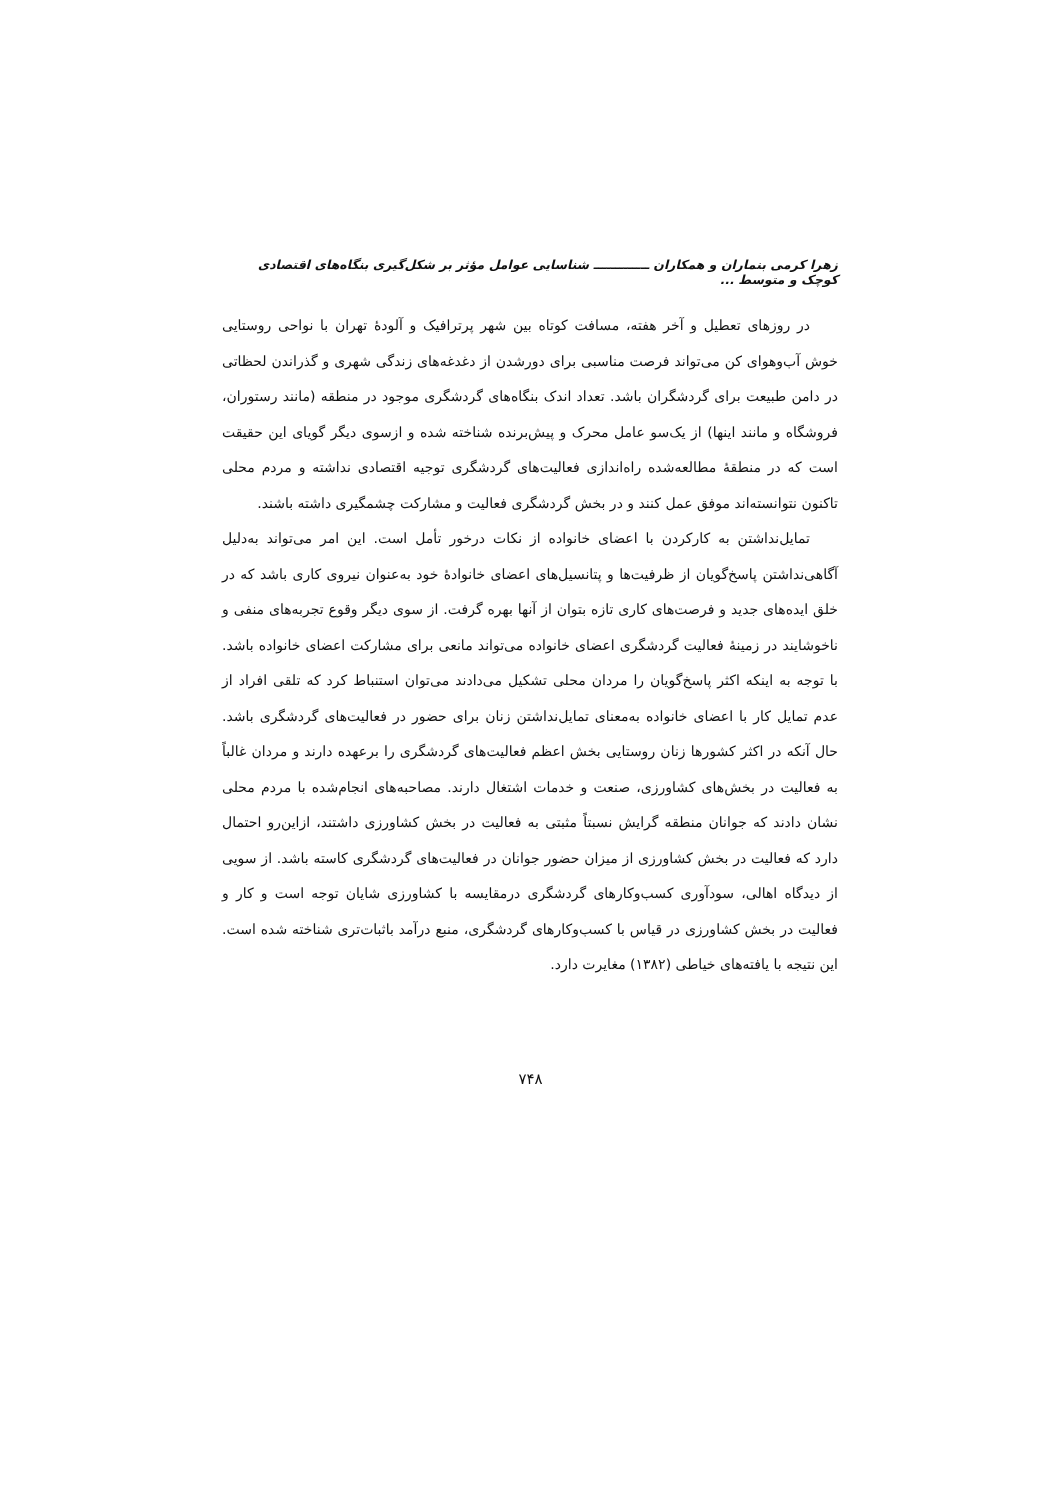زهرا کرمی بنماران و همکاران ـــــــــــــ شناسایی عوامل مؤثر بر شکل‌گیری بنگاه‌های اقتصادی کوچک و متوسط ...
در روزهای تعطیل و آخر هفته، مسافت کوتاه بین شهر پرترافیک و آلودهٔ تهران با نواحی روستایی خوش آب‌وهوای کن می‌تواند فرصت مناسبی برای دورشدن از دغدغه‌های زندگی شهری و گذراندن لحظاتی در دامن طبیعت برای گردشگران باشد. تعداد اندک بنگاه‌های گردشگری موجود در منطقه (مانند رستوران، فروشگاه و مانند اینها) از یک‌سو عامل محرک و پیش‌برنده شناخته شده و ازسوی دیگر گویای این حقیقت است که در منطقهٔ مطالعه‌شده راه‌اندازی فعالیت‌های گردشگری توجیه اقتصادی نداشته و مردم محلی تاکنون نتوانسته‌اند موفق عمل کنند و در بخش گردشگری فعالیت و مشارکت چشمگیری داشته باشند.
تمایل‌نداشتن به کارکردن با اعضای خانواده از نکات درخور تأمل است. این امر می‌تواند به‌دلیل آگاهی‌نداشتن پاسخ‌گویان از ظرفیت‌ها و پتانسیل‌های اعضای خانوادهٔ خود به‌عنوان نیروی کاری باشد که در خلق ایده‌های جدید و فرصت‌های کاری تازه بتوان از آنها بهره گرفت. از سوی دیگر وقوع تجربه‌های منفی و ناخوشایند در زمینهٔ فعالیت گردشگری اعضای خانواده می‌تواند مانعی برای مشارکت اعضای خانواده باشد. با توجه به اینکه اکثر پاسخ‌گویان را مردان محلی تشکیل می‌دادند می‌توان استنباط کرد که تلقی افراد از عدم تمایل کار با اعضای خانواده به‌معنای تمایل‌نداشتن زنان برای حضور در فعالیت‌های گردشگری باشد. حال آنکه در اکثر کشورها زنان روستایی بخش اعظم فعالیت‌های گردشگری را برعهده دارند و مردان غالباً به فعالیت در بخش‌های کشاورزی، صنعت و خدمات اشتغال دارند. مصاحبه‌های انجام‌شده با مردم محلی نشان دادند که جوانان منطقه گرایش نسبتاً مثبتی به فعالیت در بخش کشاورزی داشتند، ازاین‌رو احتمال دارد که فعالیت در بخش کشاورزی از میزان حضور جوانان در فعالیت‌های گردشگری کاسته باشد. از سویی از دیدگاه اهالی، سودآوری کسب‌وکارهای گردشگری درمقایسه با کشاورزی شایان توجه است و کار و فعالیت در بخش کشاورزی در قیاس با کسب‌وکارهای گردشگری، منبع درآمد باثبات‌تری شناخته شده است. این نتیجه با یافته‌های خیاطی (۱۳۸۲) مغایرت دارد.
۷۴۸